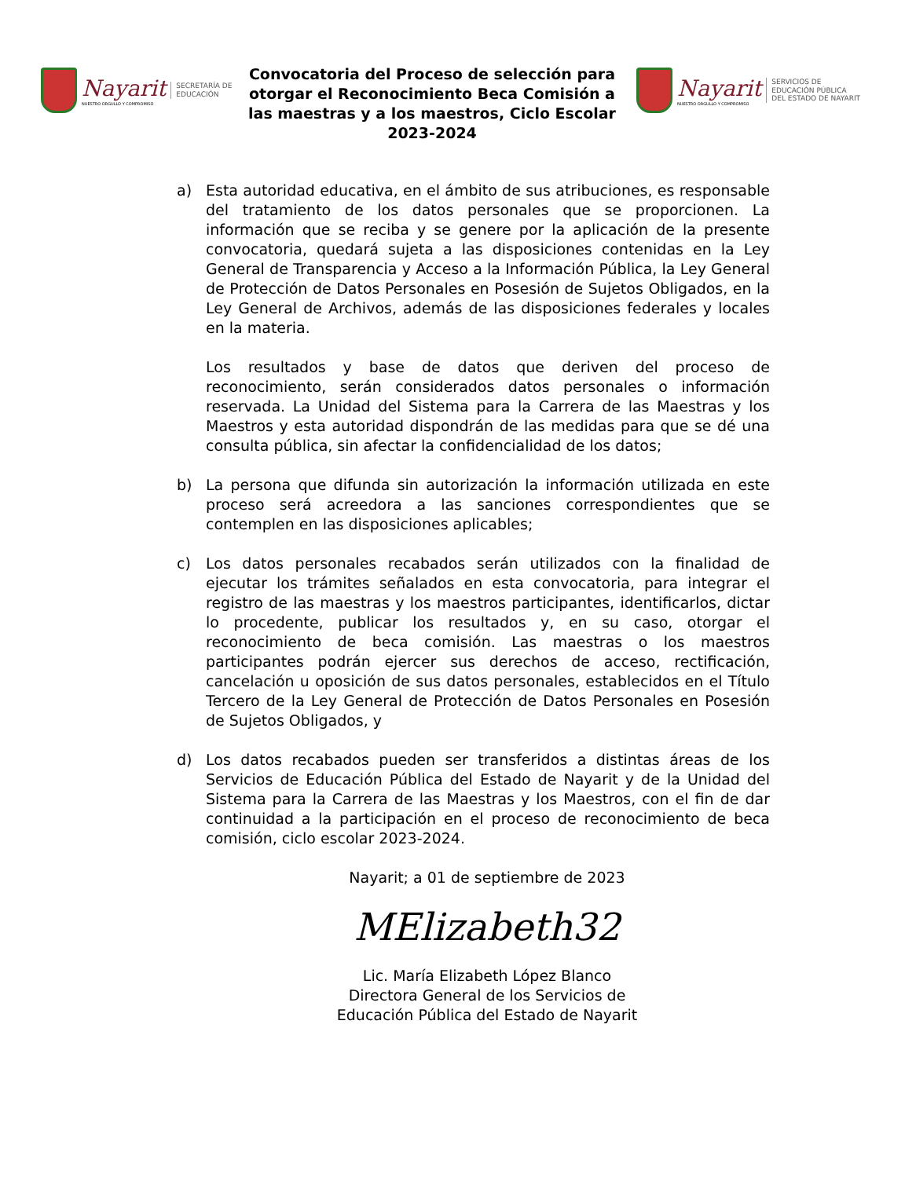Nayarit
NUESTRO ORGULLO Y COMPROMISO
SECRETARÍA DE
EDUCACIÓN
Convocatoria del Proceso de selección para otorgar el Reconocimiento Beca Comisión a las maestras y a los maestros, Ciclo Escolar 2023-2024
Nayarit
NUESTRO ORGULLO Y COMPROMISO
SERVICIOS DE
EDUCACIÓN PÚBLICA
DEL ESTADO DE NAYARIT
a) Esta autoridad educativa, en el ámbito de sus atribuciones, es responsable del tratamiento de los datos personales que se proporcionen. La información que se reciba y se genere por la aplicación de la presente convocatoria, quedará sujeta a las disposiciones contenidas en la Ley General de Transparencia y Acceso a la Información Pública, la Ley General de Protección de Datos Personales en Posesión de Sujetos Obligados, en la Ley General de Archivos, además de las disposiciones federales y locales en la materia.
Los resultados y base de datos que deriven del proceso de reconocimiento, serán considerados datos personales o información reservada. La Unidad del Sistema para la Carrera de las Maestras y los Maestros y esta autoridad dispondrán de las medidas para que se dé una consulta pública, sin afectar la confidencialidad de los datos;
b) La persona que difunda sin autorización la información utilizada en este proceso será acreedora a las sanciones correspondientes que se contemplen en las disposiciones aplicables;
c) Los datos personales recabados serán utilizados con la finalidad de ejecutar los trámites señalados en esta convocatoria, para integrar el registro de las maestras y los maestros participantes, identificarlos, dictar lo procedente, publicar los resultados y, en su caso, otorgar el reconocimiento de beca comisión. Las maestras o los maestros participantes podrán ejercer sus derechos de acceso, rectificación, cancelación u oposición de sus datos personales, establecidos en el Título Tercero de la Ley General de Protección de Datos Personales en Posesión de Sujetos Obligados, y
d) Los datos recabados pueden ser transferidos a distintas áreas de los Servicios de Educación Pública del Estado de Nayarit y de la Unidad del Sistema para la Carrera de las Maestras y los Maestros, con el fin de dar continuidad a la participación en el proceso de reconocimiento de beca comisión, ciclo escolar 2023-2024.
Nayarit; a 01 de septiembre de 2023
MElizabeth32
Lic. María Elizabeth López Blanco
Directora General de los Servicios de
Educación Pública del Estado de Nayarit